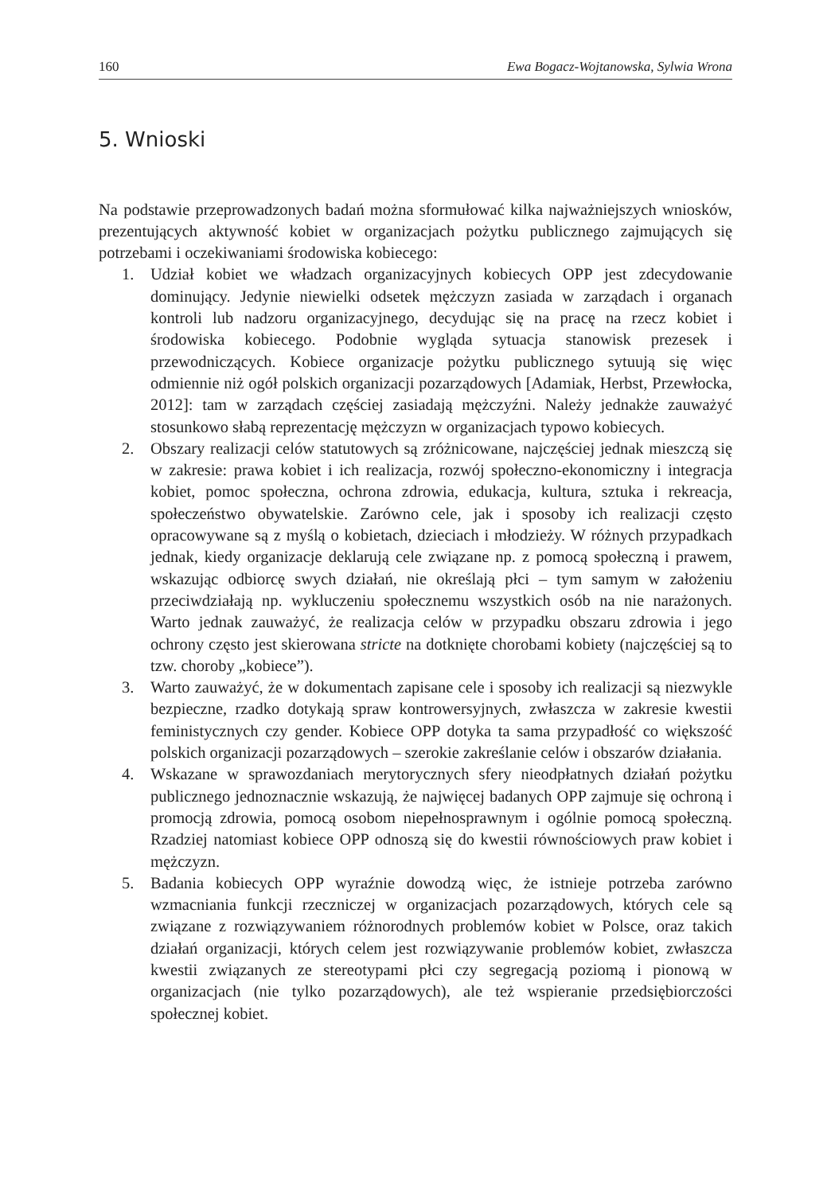160 Ewa Bogacz-Wojtanowska, Sylwia Wrona
5. Wnioski
Na podstawie przeprowadzonych badań można sformułować kilka najważniejszych wniosków, prezentujących aktywność kobiet w organizacjach pożytku publicznego zajmujących się potrzebami i oczekiwaniami środowiska kobiecego:
1. Udział kobiet we władzach organizacyjnych kobiecych OPP jest zdecydowanie dominujący. Jedynie niewielki odsetek mężczyzn zasiada w zarządach i organach kontroli lub nadzoru organizacyjnego, decydując się na pracę na rzecz kobiet i środowiska kobiecego. Podobnie wygląda sytuacja stanowisk prezesek i przewodniczących. Kobiece organizacje pożytku publicznego sytuują się więc odmiennie niż ogół polskich organizacji pozarządowych [Adamiak, Herbst, Przewłocka, 2012]: tam w zarządach częściej zasiadają mężczyźni. Należy jednakże zauważyć stosunkowo słabą reprezentację mężczyzn w organizacjach typowo kobiecych.
2. Obszary realizacji celów statutowych są zróżnicowane, najczęściej jednak mieszczą się w zakresie: prawa kobiet i ich realizacja, rozwój społeczno-ekonomiczny i integracja kobiet, pomoc społeczna, ochrona zdrowia, edukacja, kultura, sztuka i rekreacja, społeczeństwo obywatelskie. Zarówno cele, jak i sposoby ich realizacji często opracowywane są z myślą o kobietach, dzieciach i młodzieży. W różnych przypadkach jednak, kiedy organizacje deklarują cele związane np. z pomocą społeczną i prawem, wskazując odbiorcę swych działań, nie określają płci – tym samym w założeniu przeciwdziałają np. wykluczeniu społecznemu wszystkich osób na nie narażonych. Warto jednak zauważyć, że realizacja celów w przypadku obszaru zdrowia i jego ochrony często jest skierowana stricte na dotknięte chorobami kobiety (najczęściej są to tzw. choroby „kobiece”).
3. Warto zauważyć, że w dokumentach zapisane cele i sposoby ich realizacji są niezwykle bezpieczne, rzadko dotykają spraw kontrowersyjnych, zwłaszcza w zakresie kwestii feministycznych czy gender. Kobiece OPP dotyka ta sama przypadłość co większość polskich organizacji pozarządowych – szerokie zakreślanie celów i obszarów działania.
4. Wskazane w sprawozdaniach merytorycznych sfery nieodpłatnych działań pożytku publicznego jednoznacznie wskazują, że najwięcej badanych OPP zajmuje się ochroną i promocją zdrowia, pomocą osobom niepełnosprawnym i ogólnie pomocą społeczną. Rzadziej natomiast kobiece OPP odnoszą się do kwestii równościowych praw kobiet i mężczyzn.
5. Badania kobiecych OPP wyraźnie dowodzą więc, że istnieje potrzeba zarówno wzmacniania funkcji rzeczniczej w organizacjach pozarządowych, których cele są związane z rozwiązywaniem różnorodnych problemów kobiet w Polsce, oraz takich działań organizacji, których celem jest rozwiązywanie problemów kobiet, zwłaszcza kwestii związanych ze stereotypami płci czy segregacją poziomą i pionową w organizacjach (nie tylko pozarządowych), ale też wspieranie przedsiębiorczości społecznej kobiet.